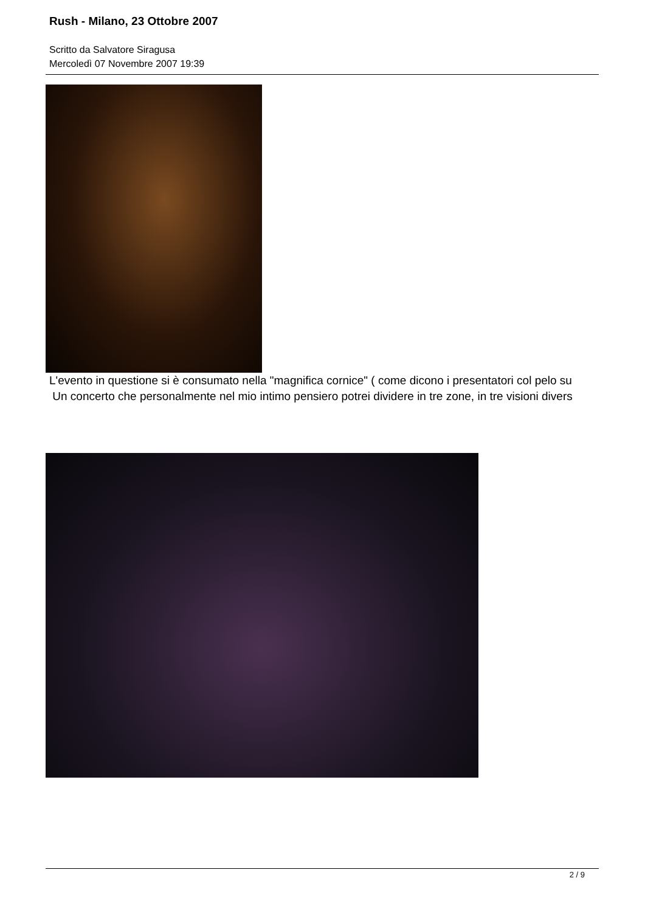Rush - Milano, 23 Ottobre 2007
Scritto da Salvatore Siragusa
Mercoledì 07 Novembre 2007 19:39
L'evento in questione si è consumato nella "magnifica cornice" ( come dicono i presentatori col pelo su
Un concerto che personalmente nel mio intimo pensiero potrei dividere in tre zone, in tre visioni divers
2 / 9